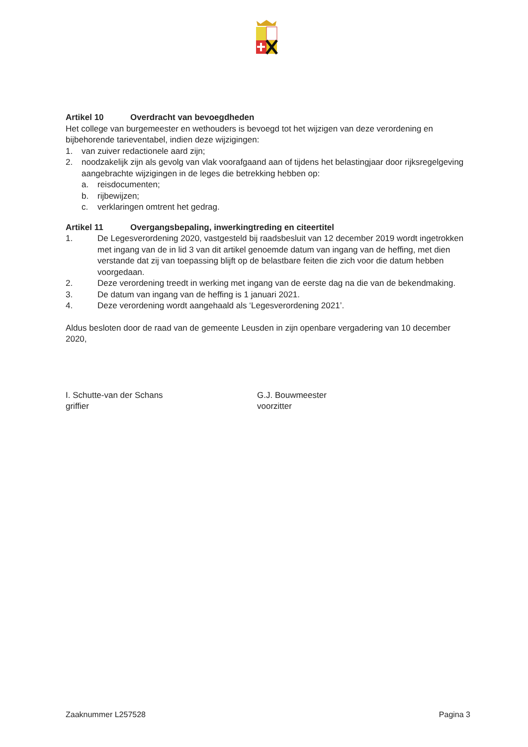Artikel 10 Overdracht van bevoegdheden
Het college van burgemeester en wethouders is bevoegd tot het wijzigen van deze verordening en bijbehorende tarieventabel, indien deze wijzigingen:
1. van zuiver redactionele aard zijn;
2. noodzakelijk zijn als gevolg van vlak voorafgaand aan of tijdens het belastingjaar door rijksregelgeving aangebrachte wijzigingen in de leges die betrekking hebben op:
a. reisdocumenten;
b. rijbewijzen;
c. verklaringen omtrent het gedrag.
Artikel 11 Overgangsbepaling, inwerkingtreding en citeertitel
1. De Legesverordening 2020, vastgesteld bij raadsbesluit van 12 december 2019 wordt ingetrokken met ingang van de in lid 3 van dit artikel genoemde datum van ingang van de heffing, met dien verstande dat zij van toepassing blijft op de belastbare feiten die zich voor die datum hebben voorgedaan.
2. Deze verordening treedt in werking met ingang van de eerste dag na die van de bekendmaking.
3. De datum van ingang van de heffing is 1 januari 2021.
4. Deze verordening wordt aangehaald als ‘Legesverordening 2021’.
Aldus besloten door de raad van de gemeente Leusden in zijn openbare vergadering van 10 december 2020,
I. Schutte-van der Schans
griffier
G.J. Bouwmeester
voorzitter
Zaaknummer L257528 Pagina 3